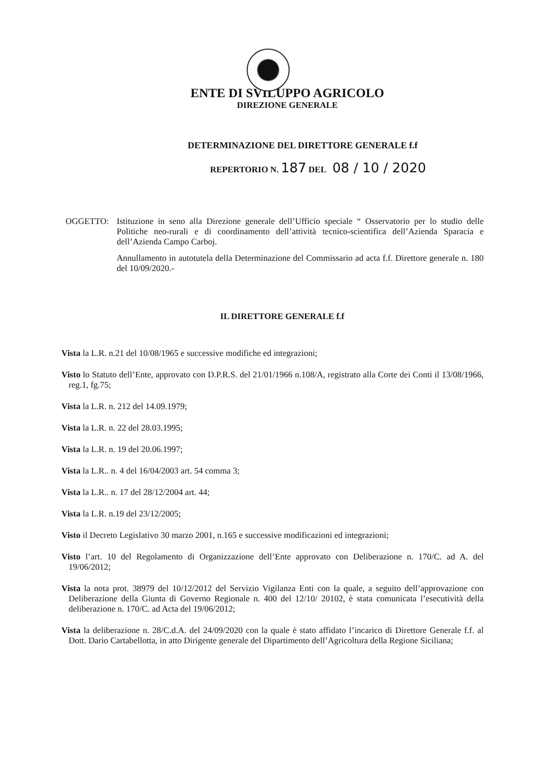ENTE DI SVILUPPO AGRICOLO
DIREZIONE GENERALE
DETERMINAZIONE DEL DIRETTORE GENERALE f.f
REPERTORIO N. 187 DEL 08 / 10 / 2020
OGGETTO: Istituzione in seno alla Direzione generale dell’Ufficio speciale “ Osservatorio per lo studio delle Politiche neo-rurali e di coordinamento dell’attività tecnico-scientifica dell’Azienda Sparacia e dell’Azienda Campo Carboj.
Annullamento in autotutela della Determinazione del Commissario ad acta f.f. Direttore generale n. 180 del 10/09/2020.-
IL DIRETTORE GENERALE f.f
Vista la L.R. n.21 del 10/08/1965 e successive modifiche ed integrazioni;
Visto lo Statuto dell’Ente, approvato con D.P.R.S. del 21/01/1966 n.108/A, registrato alla Corte dei Conti il 13/08/1966, reg.1, fg.75;
Vista la L.R. n. 212 del 14.09.1979;
Vista la L.R. n. 22 del 28.03.1995;
Vista la L.R. n. 19 del 20.06.1997;
Vista la L.R.. n. 4 del 16/04/2003 art. 54 comma 3;
Vista la L.R.. n. 17 del 28/12/2004 art. 44;
Vista la L.R. n.19 del 23/12/2005;
Visto il Decreto Legislativo 30 marzo 2001, n.165 e successive modificazioni ed integrazioni;
Visto l’art. 10 del Regolamento di Organizzazione dell’Ente approvato con Deliberazione n. 170/C. ad A. del 19/06/2012;
Vista la nota prot. 38979 del 10/12/2012 del Servizio Vigilanza Enti con la quale, a seguito dell’approvazione con Deliberazione della Giunta di Governo Regionale n. 400 del 12/10/ 20102, è stata comunicata l’esecutività della deliberazione n. 170/C. ad Acta del 19/06/2012;
Vista la deliberazione n. 28/C.d.A. del 24/09/2020 con la quale è stato affidato l’incarico di Direttore Generale f.f. al Dott. Dario Cartabellotta, in atto Dirigente generale del Dipartimento dell’Agricoltura della Regione Siciliana;